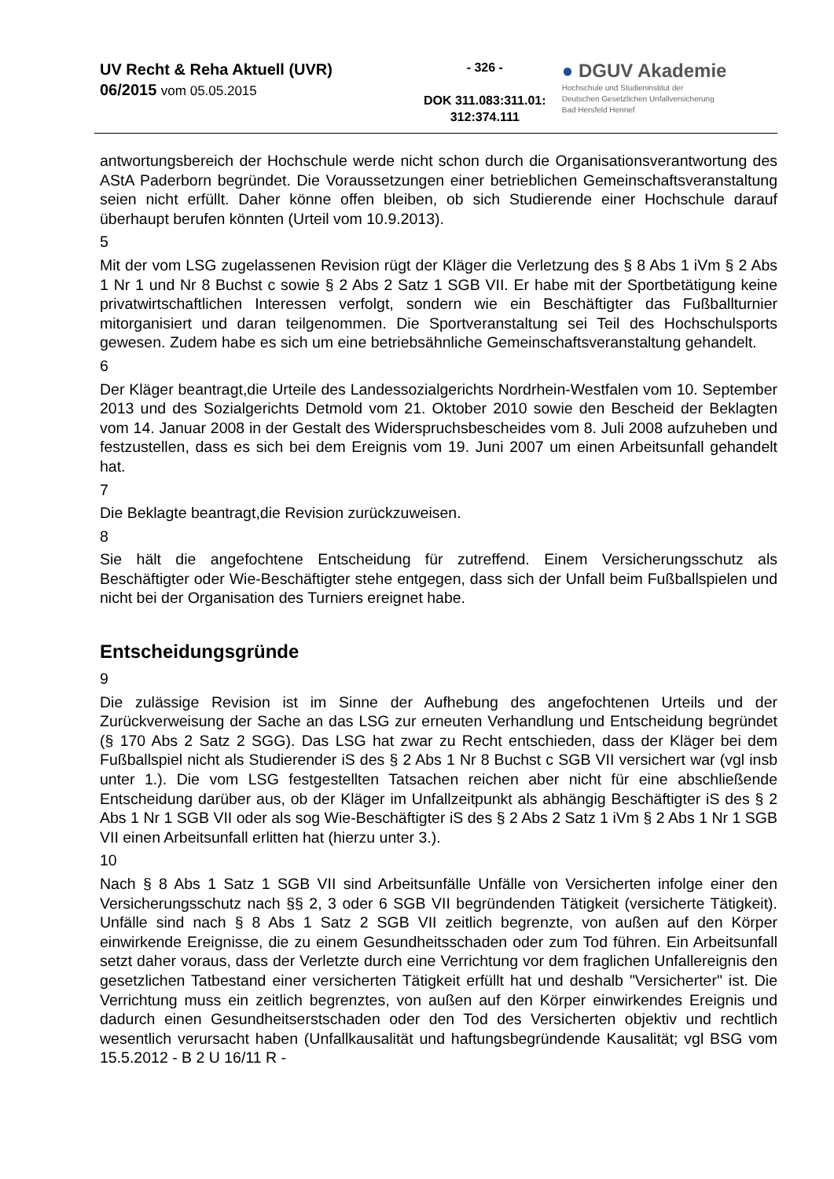UV Recht & Reha Aktuell (UVR)
06/2015 vom 05.05.2015
- 326 -
DOK 311.083:311.01:
312:374.111
● DGUV Akademie
Hochschule und Studieninstitut der
Deutschen Gesetzlichen Unfallversicherung
Bad Hersfeld Hennef
antwortungsbereich der Hochschule werde nicht schon durch die Organisationsverantwortung des AStA Paderborn begründet. Die Voraussetzungen einer betrieblichen Gemeinschaftsveranstaltung seien nicht erfüllt. Daher könne offen bleiben, ob sich Studierende einer Hochschule darauf überhaupt berufen könnten (Urteil vom 10.9.2013).
5
Mit der vom LSG zugelassenen Revision rügt der Kläger die Verletzung des § 8 Abs 1 iVm § 2 Abs 1 Nr 1 und Nr 8 Buchst c sowie § 2 Abs 2 Satz 1 SGB VII. Er habe mit der Sportbetätigung keine privatwirtschaftlichen Interessen verfolgt, sondern wie ein Beschäftigter das Fußballturnier mitorganisiert und daran teilgenommen. Die Sportveranstaltung sei Teil des Hochschulsports gewesen. Zudem habe es sich um eine betriebsähnliche Gemeinschaftsveranstaltung gehandelt.
6
Der Kläger beantragt,die Urteile des Landessozialgerichts Nordrhein-Westfalen vom 10. September 2013 und des Sozialgerichts Detmold vom 21. Oktober 2010 sowie den Bescheid der Beklagten vom 14. Januar 2008 in der Gestalt des Widerspruchsbescheides vom 8. Juli 2008 aufzuheben und festzustellen, dass es sich bei dem Ereignis vom 19. Juni 2007 um einen Arbeitsunfall gehandelt hat.
7
Die Beklagte beantragt,die Revision zurückzuweisen.
8
Sie hält die angefochtene Entscheidung für zutreffend. Einem Versicherungsschutz als Beschäftigter oder Wie-Beschäftigter stehe entgegen, dass sich der Unfall beim Fußballspielen und nicht bei der Organisation des Turniers ereignet habe.
Entscheidungsgründe
9
Die zulässige Revision ist im Sinne der Aufhebung des angefochtenen Urteils und der Zurückverweisung der Sache an das LSG zur erneuten Verhandlung und Entscheidung begründet (§ 170 Abs 2 Satz 2 SGG). Das LSG hat zwar zu Recht entschieden, dass der Kläger bei dem Fußballspiel nicht als Studierender iS des § 2 Abs 1 Nr 8 Buchst c SGB VII versichert war (vgl insb unter 1.). Die vom LSG festgestellten Tatsachen reichen aber nicht für eine abschließende Entscheidung darüber aus, ob der Kläger im Unfallzeitpunkt als abhängig Beschäftigter iS des § 2 Abs 1 Nr 1 SGB VII oder als sog Wie-Beschäftigter iS des § 2 Abs 2 Satz 1 iVm § 2 Abs 1 Nr 1 SGB VII einen Arbeitsunfall erlitten hat (hierzu unter 3.).
10
Nach § 8 Abs 1 Satz 1 SGB VII sind Arbeitsunfälle Unfälle von Versicherten infolge einer den Versicherungsschutz nach §§ 2, 3 oder 6 SGB VII begründenden Tätigkeit (versicherte Tätigkeit). Unfälle sind nach § 8 Abs 1 Satz 2 SGB VII zeitlich begrenzte, von außen auf den Körper einwirkende Ereignisse, die zu einem Gesundheitsschaden oder zum Tod führen. Ein Arbeitsunfall setzt daher voraus, dass der Verletzte durch eine Verrichtung vor dem fraglichen Unfallereignis den gesetzlichen Tatbestand einer versicherten Tätigkeit erfüllt hat und deshalb "Versicherter" ist. Die Verrichtung muss ein zeitlich begrenztes, von außen auf den Körper einwirkendes Ereignis und dadurch einen Gesundheitserstschaden oder den Tod des Versicherten objektiv und rechtlich wesentlich verursacht haben (Unfallkausalität und haftungsbegründende Kausalität; vgl BSG vom 15.5.2012 - B 2 U 16/11 R -